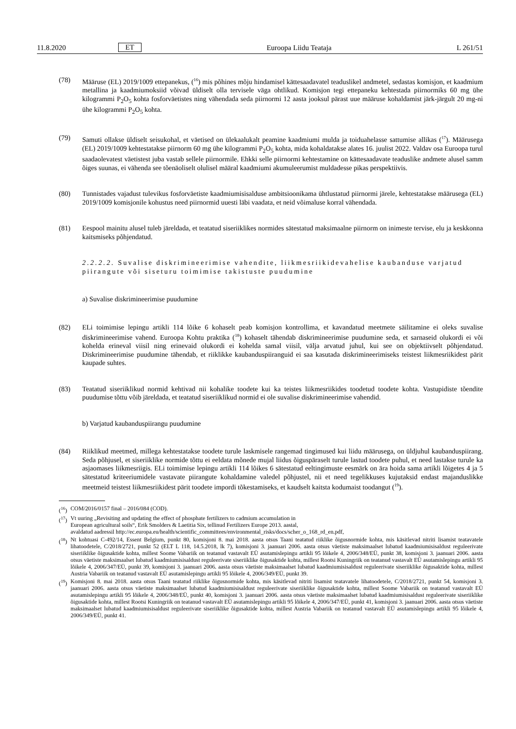11.8.2020 ET Euroopa Liidu Teataja L 261/51
(78) Määruse (EL) 2019/1009 ettepanekus, (<sup>16</sup>) mis põhines mõju hindamisel kättesaadavatel teaduslikel andmetel, sedastas komisjon, et kaadmium metallina ja kaadmiumoksiid võivad üldiselt olla tervisele väga ohtlikud. Komisjon tegi ettepaneku kehtestada piirnormiks 60 mg ühe kilogrammi P<sub>2</sub>O<sub>5</sub> kohta fosforväetistes ning vähendada seda piirnormi 12 aasta jooksul pärast uue määruse kohaldamist järk-järgult 20 mg-ni ühe kilogrammi P<sub>2</sub>O<sub>5</sub> kohta.
(79) Samuti ollakse üldiselt seisukohal, et väetised on ülekaalukalt peamine kaadmiumi mulda ja toiduahelasse sattumise allikas (<sup>17</sup>). Määrusega (EL) 2019/1009 kehtestatakse piirnorm 60 mg ühe kilogrammi P<sub>2</sub>O<sub>5</sub> kohta, mida kohaldatakse alates 16. juulist 2022. Valdav osa Euroopa turul saadaolevatest väetistest juba vastab sellele piirnormile. Ehkki selle piirnormi kehtestamine on kättesaadavate teaduslike andmete alusel samm õiges suunas, ei vähenda see tõenäoliselt olulisel määral kaadmiumi akumuleerumist muldadesse pikas perspektiivis.
(80) Tunnistades vajadust tulevikus fosforväetiste kaadmiumisisalduse ambitsioonikama ühtlustatud piirnormi järele, kehtestatakse määrusega (EL) 2019/1009 komisjonile kohustus need piirnormid uuesti läbi vaadata, et neid võimaluse korral vähendada.
(81) Eespool mainitu alusel tuleb järeldada, et teatatud siseriiklikes normides sätestatud maksimaalne piirnorm on inimeste tervise, elu ja keskkonna kaitsmiseks põhjendatud.
2.2.2.2. Suvalise diskrimineerimise vahendite, liikmesriikidevahelise kaubanduse varjatud piirangute või siseturu toimimise takistuste puudumine
a) Suvalise diskrimineerimise puudumine
(82) ELi toimimise lepingu artikli 114 lõike 6 kohaselt peab komisjon kontrollima, et kavandatud meetmete säilitamine ei oleks suvalise diskrimineerimise vahend. Euroopa Kohtu praktika (<sup>18</sup>) kohaselt tähendab diskrimineerimise puudumine seda, et sarnaseid olukordi ei või kohelda erineval viisil ning erinevaid olukordi ei kohelda samal viisil, välja arvatud juhul, kui see on objektiivselt põhjendatud. Diskrimineerimise puudumine tähendab, et riiklikke kaubanduspiiranguid ei saa kasutada diskrimineerimiseks teistest liikmesriikidest pärit kaupade suhtes.
(83) Teatatud siseriiklikud normid kehtivad nii kohalike toodete kui ka teistes liikmesriikides toodetud toodete kohta. Vastupidiste tõendite puudumise tõttu võib järeldada, et teatatud siseriiklikud normid ei ole suvalise diskrimineerimise vahendid.
b) Varjatud kaubanduspiirangu puudumine
(84) Riiklikud meetmed, millega kehtestatakse toodete turule laskmisele rangemad tingimused kui liidu määrusega, on üldjuhul kaubanduspiirang. Seda põhjusel, et siseriiklike normide tõttu ei eeldata mõnede mujal liidus õiguspäraselt turule lastud toodete puhul, et need lastakse turule ka asjaomases liikmesriigis. ELi toimimise lepingu artikli 114 lõikes 6 sätestatud eeltingimuste eesmärk on ära hoida sama artikli lõigetes 4 ja 5 sätestatud kriteeriumidele vastavate piirangute kohaldamine valedel põhjustel, nii et need tegelikkuses kujutaksid endast majanduslikke meetmeid teistest liikmesriikidest pärit toodete impordi tõkestamiseks, et kaudselt kaitsta kodumaist toodangut (<sup>19</sup>).
(<sup>16</sup>)
COM/2016/0157 final – 2016/084 (COD).
(<sup>17</sup>)
Vt uuring „Revisiting and updating the effect of phosphate fertilizers to cadmium accumulation in
European agricultural soils“, Erik Smolders & Laetitia Six, tellinud Fertilizers Europe 2013. aastal,
avaldatud aadressil http://ec.europa.eu/health/scientific_committees/environmental_risks/docs/scher_o_168_rd_en.pdf,
(<sup>18</sup>)
Nt kohtuasi C-492/14, Essent Belgium, punkt 80, komisjoni 8. mai 2018. aasta otsus Taani teatatud riiklike õigusnormide kohta, mis käsitlevad nitriti lisamist teatavatele lihatoodetele, C/2018/2721, punkt 52 (ELT L 118, 14.5.2018, lk 7), komisjoni 3. jaanuari 2006. aasta otsus väetiste maksimaalset lubatud kaadmiumisisaldust reguleerivate siseriiklike õigusaktide kohta, millest Soome Vabariik on teatanud vastavalt EÜ asutamislepingu artikli 95 lõikele 4, 2006/348/EÜ, punkt 38, komisjoni 3. jaanuari 2006. aasta otsus väetiste maksimaalset lubatud kaadmiumisisaldust reguleerivate siseriiklike õigusaktide kohta, millest Rootsi Kuningriik on teatanud vastavalt EÜ asutamislepingu artikli 95 lõikele 4, 2006/347/EÜ, punkt 39, komisjoni 3. jaanuari 2006. aasta otsus väetiste maksimaalset lubatud kaadmiumisisaldust reguleerivate siseriiklike õigusaktide kohta, millest Austria Vabariik on teatanud vastavalt EÜ asutamislepingu artikli 95 lõikele 4, 2006/349/EÜ, punkt 39.
(<sup>19</sup>)
Komisjoni 8. mai 2018. aasta otsus Taani teatatud riiklike õigusnormide kohta, mis käsitlevad nitriti lisamist teatavatele lihatoodetele, C/2018/2721, punkt 54, komisjoni 3. jaanuari 2006. aasta otsus väetiste maksimaalset lubatud kaadmiumisisaldust reguleerivate siseriiklike õigusaktide kohta, millest Soome Vabariik on teatanud vastavalt EÜ asutamislepingu artikli 95 lõikele 4, 2006/348/EÜ, punkt 40, komisjoni 3. jaanuari 2006. aasta otsus väetiste maksimaalset lubatud kaadmiumisisaldust reguleerivate siseriiklike õigusaktide kohta, millest Rootsi Kuningriik on teatanud vastavalt EÜ asutamislepingu artikli 95 lõikele 4, 2006/347/EÜ, punkt 41, komisjoni 3. jaanuari 2006. aasta otsus väetiste maksimaalset lubatud kaadmiumisisaldust reguleerivate siseriiklike õigusaktide kohta, millest Austria Vabariik on teatanud vastavalt EÜ asutamislepingu artikli 95 lõikele 4, 2006/349/EÜ, punkt 41.